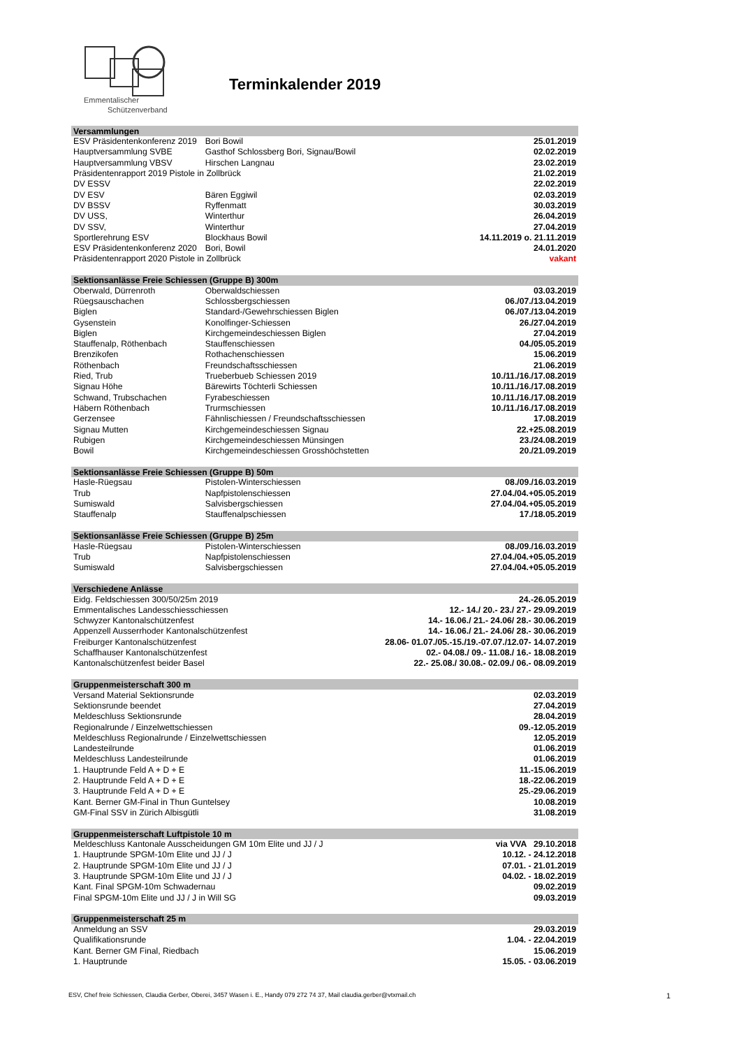Emmentalischer
Schützenverband
Terminkalender 2019
| Versammlungen | | |
| --- | --- | --- |
| ESV Präsidentenkonferenz 2019 | Bori Bowil | 25.01.2019 |
| Hauptversammlung SVBE | Gasthof Schlossberg Bori, Signau/Bowil | 02.02.2019 |
| Hauptversammlung VBSV | Hirschen Langnau | 23.02.2019 |
| Präsidentenrapport 2019 Pistole in Zollbrück | | 21.02.2019 |
| DV ESSV | | 22.02.2019 |
| DV ESV | Bären Eggiwil | 02.03.2019 |
| DV BSSV | Ryffenmatt | 30.03.2019 |
| DV USS, | Winterthur | 26.04.2019 |
| DV SSV, | Winterthur | 27.04.2019 |
| Sportlerehrung ESV | Blockhaus Bowil | 14.11.2019 o. 21.11.2019 |
| ESV Präsidentenkonferenz 2020 | Bori, Bowil | 24.01.2020 |
| Präsidentenrapport 2020 Pistole in Zollbrück | | vakant |
| Sektionsanlässe Freie Schiessen (Gruppe B) 300m | | |
| Oberwald, Dürrenroth | Oberwaldschiessen | 03.03.2019 |
| Rüegsauschachen | Schlossbergschiessen | 06./07./13.04.2019 |
| Biglen | Standard-/Gewehrschiessen Biglen | 06./07./13.04.2019 |
| Gysenstein | Konolfinger-Schiessen | 26./27.04.2019 |
| Biglen | Kirchgemeindeschiessen Biglen | 27.04.2019 |
| Stauffenalp, Röthenbach | Stauffenschiessen | 04./05.05.2019 |
| Brenzikofen | Rothachenschiessen | 15.06.2019 |
| Röthenbach | Freundschaftsschiessen | 21.06.2019 |
| Ried, Trub | Trueberbueb Schiessen 2019 | 10./11./16./17.08.2019 |
| Signau Höhe | Bärewirts Töchterli Schiessen | 10./11./16./17.08.2019 |
| Schwand, Trubschachen | Fyrabeschiessen | 10./11./16./17.08.2019 |
| Häbern Röthenbach | Trurmschiessen | 10./11./16./17.08.2019 |
| Gerzensee | Fähnlischiessen / Freundschaftsschiessen | 17.08.2019 |
| Signau Mutten | Kirchgemeindeschiessen Signau | 22.+25.08.2019 |
| Rubigen | Kirchgemeindeschiessen Münsingen | 23./24.08.2019 |
| Bowil | Kirchgemeindeschiessen Grosshöchstetten | 20./21.09.2019 |
| Sektionsanlässe Freie Schiessen (Gruppe B) 50m | | |
| Hasle-Rüegsau | Pistolen-Winterschiessen | 08./09./16.03.2019 |
| Trub | Napfpistolenschiessen | 27.04./04.+05.05.2019 |
| Sumiswald | Salvisbergschiessen | 27.04./04.+05.05.2019 |
| Stauffenalp | Stauffenalpschiessen | 17./18.05.2019 |
| Sektionsanlässe Freie Schiessen (Gruppe B) 25m | | |
| Hasle-Rüegsau | Pistolen-Winterschiessen | 08./09./16.03.2019 |
| Trub | Napfpistolenschiessen | 27.04./04.+05.05.2019 |
| Sumiswald | Salvisbergschiessen | 27.04./04.+05.05.2019 |
| Verschiedene Anlässe | | |
| Eidg. Feldschiessen 300/50/25m 2019 | | 24.-26.05.2019 |
| Emmentalisches Landesschiesschiessen | | 12.- 14./ 20.- 23./ 27.- 29.09.2019 |
| Schwyzer Kantonalschützenfest | | 14.- 16.06./ 21.- 24.06/ 28.- 30.06.2019 |
| Appenzell Ausserrhoder Kantonalschützenfest | | 14.- 16.06./ 21.- 24.06/ 28.- 30.06.2019 |
| Freiburger Kantonalschützenfest | | 28.06- 01.07./05.-15./19.-07.07./12.07- 14.07.2019 |
| Schaffhauser Kantonalschützenfest | | 02.- 04.08./ 09.- 11.08./ 16.- 18.08.2019 |
| Kantonalschützenfest beider Basel | | 22.- 25.08./ 30.08.- 02.09./ 06.- 08.09.2019 |
| Gruppenmeisterschaft 300 m | | |
| Versand Material Sektionsrunde | | 02.03.2019 |
| Sektionsrunde beendet | | 27.04.2019 |
| Meldeschluss Sektionsrunde | | 28.04.2019 |
| Regionalrunde / Einzelwettschiessen | | 09.-12.05.2019 |
| Meldeschluss Regionalrunde / Einzelwettschiessen | | 12.05.2019 |
| Landesteilrunde | | 01.06.2019 |
| Meldeschluss Landesteilrunde | | 01.06.2019 |
| 1. Hauptrunde Feld A + D + E | | 11.-15.06.2019 |
| 2. Hauptrunde Feld A + D + E | | 18.-22.06.2019 |
| 3. Hauptrunde Feld A + D + E | | 25.-29.06.2019 |
| Kant. Berner GM-Final in Thun Guntelsey | | 10.08.2019 |
| GM-Final SSV in Zürich Albisgütli | | 31.08.2019 |
| Gruppenmeisterschaft Luftpistole 10 m | | |
| Meldeschluss Kantonale Ausscheidungen GM 10m Elite und JJ / J | | via VVA 29.10.2018 |
| 1. Hauptrunde SPGM-10m Elite und JJ / J | | 10.12. - 24.12.2018 |
| 2. Hauptrunde SPGM-10m Elite und JJ / J | | 07.01. - 21.01.2019 |
| 3. Hauptrunde SPGM-10m Elite und JJ / J | | 04.02. - 18.02.2019 |
| Kant. Final SPGM-10m Schwadernau | | 09.02.2019 |
| Final SPGM-10m Elite und JJ / J in Will SG | | 09.03.2019 |
| Gruppenmeisterschaft 25 m | | |
| Anmeldung an SSV | | 29.03.2019 |
| Qualifikationsrunde | | 1.04. - 22.04.2019 |
| Kant. Berner GM Final, Riedbach | | 15.06.2019 |
| 1. Hauptrunde | | 15.05. - 03.06.2019 |
ESV, Chef freie Schiessen, Claudia Gerber, Oberei, 3457 Wasen i. E., Handy 079 272 74 37, Mail claudia.gerber@vtxmail.ch 1